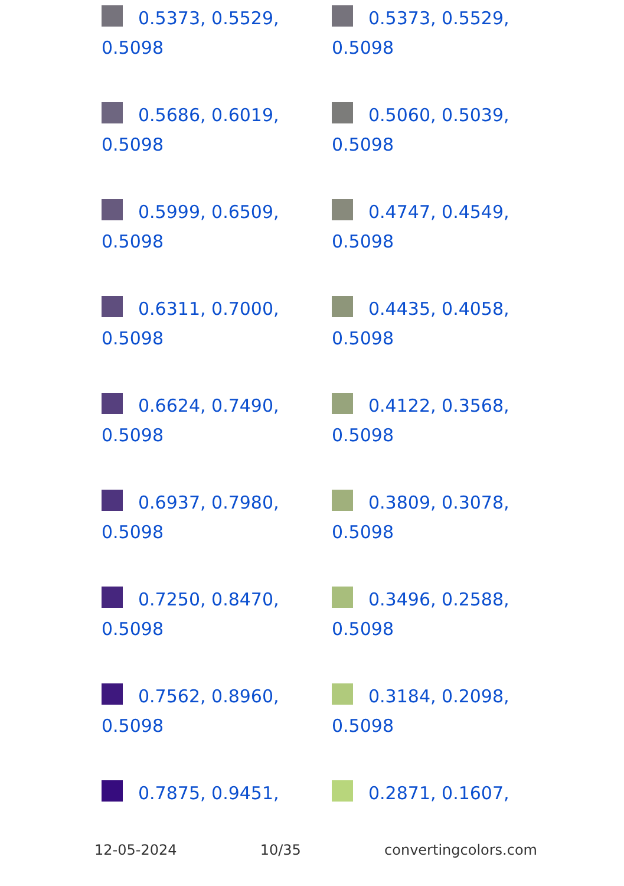0.5373, 0.5529,
0.5098
0.5373, 0.5529,
0.5098
0.5686, 0.6019,
0.5098
0.5060, 0.5039,
0.5098
0.5999, 0.6509,
0.5098
0.4747, 0.4549,
0.5098
0.6311, 0.7000,
0.5098
0.4435, 0.4058,
0.5098
0.6624, 0.7490,
0.5098
0.4122, 0.3568,
0.5098
0.6937, 0.7980,
0.5098
0.3809, 0.3078,
0.5098
0.7250, 0.8470,
0.5098
0.3496, 0.2588,
0.5098
0.7562, 0.8960,
0.5098
0.3184, 0.2098,
0.5098
0.7875, 0.9451,
0.2871, 0.1607,
12-05-2024 10/35 convertingcolors.com